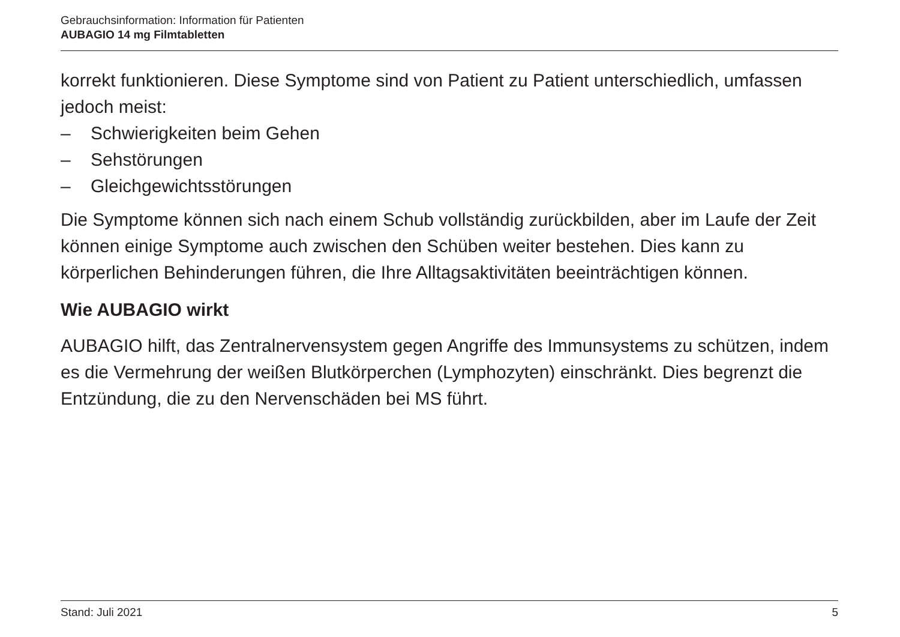Gebrauchsinformation: Information für Patienten
AUBAGIO 14 mg Filmtabletten
korrekt funktionieren. Diese Symptome sind von Patient zu Patient unterschiedlich, umfassen jedoch meist:
– Schwierigkeiten beim Gehen
– Sehstörungen
– Gleichgewichtsstörungen
Die Symptome können sich nach einem Schub vollständig zurückbilden, aber im Laufe der Zeit können einige Symptome auch zwischen den Schüben weiter bestehen. Dies kann zu körperlichen Behinderungen führen, die Ihre Alltagsaktivitäten beeinträchtigen können.
Wie AUBAGIO wirkt
AUBAGIO hilft, das Zentralnervensystem gegen Angriffe des Immunsystems zu schützen, indem es die Vermehrung der weißen Blutkörperchen (Lymphozyten) einschränkt. Dies begrenzt die Entzündung, die zu den Nervenschäden bei MS führt.
Stand: Juli 2021 5